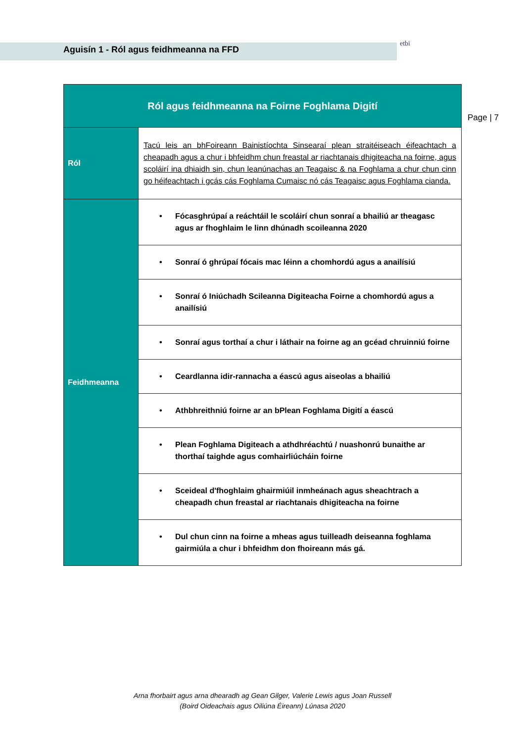Aguisín 1 - Ról agus feidhmeanna na FFD
etbi
Page | 7
| Ról agus feidhmeanna na Foirne Foghlama Digití | |
| --- | --- |
| Ról | Tacú leis an bhFoireann Bainistíochta Sinsearaí plean straitéiseach éifeachtach a cheapadh agus a chur i bhfeidhm chun freastal ar riachtanais dhigiteacha na foirne, agus scoláirí ina dhiaidh sin, chun leanúnachas an Teagaisc & na Foghlama a chur chun cinn go héifeachtach i gcás cás Foghlama Cumaisc nó cás Teagaisc agus Foghlama cianda. |
| Feidhmeanna | • Fócasghrúpaí a reáchtáil le scoláirí chun sonraí a bhailiú ar theagasc agus ar fhoghlaim le linn dhúnadh scoileanna 2020 |
| | • Sonraí ó ghrúpaí fócais mac léinn a chomhordú agus a anailísiú |
| | • Sonraí ó Iniúchadh Scileanna Digiteacha Foirne a chomhordú agus a anailísiú |
| | • Sonraí agus torthaí a chur i láthair na foirne ag an gcéad chruinniú foirne |
| | • Ceardlanna idir-rannacha a éascú agus aiseolas a bhailiú |
| | • Athbhreithniú foirne ar an bPlean Foghlama Digití a éascú |
| | • Plean Foghlama Digiteach a athdhréachtú / nuashonrú bunaithe ar thorthaí taighde agus comhairliúcháin foirne |
| | • Sceideal d'fhoghlaim ghairmiúil inmheánach agus sheachtrach a cheapadh chun freastal ar riachtanais dhigiteacha na foirne |
| | • Dul chun cinn na foirne a mheas agus tuilleadh deiseanna foghlama gairmiúla a chur i bhfeidhm don fhoireann más gá. |
Arna fhorbairt agus arna dhearadh ag Gean Gilger, Valerie Lewis agus Joan Russell
(Boird Oideachais agus Oiliúna Éireann) Lúnasa 2020